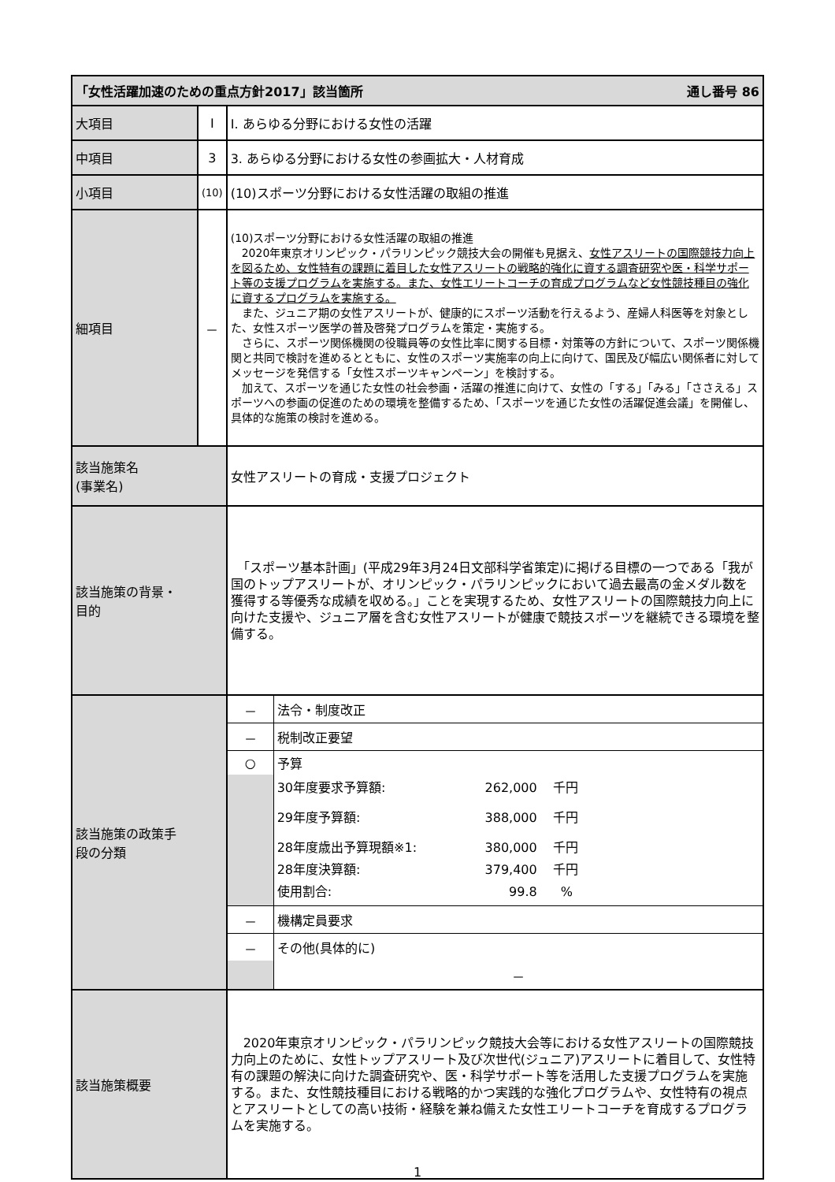| 「女性活躍加速のための重点方針2017」該当箇所 通し番号 86 | | |
| 大項目 | Ⅰ | Ⅰ. あらゆる分野における女性の活躍 |
| 中項目 | 3 | 3. あらゆる分野における女性の参画拡大・人材育成 |
| 小項目 | (10) | (10)スポーツ分野における女性活躍の取組の推進 |
| 細項目 | － | (10)スポーツ分野における女性活躍の取組の推進 2020年東京オリンピック・パラリンピック競技大会の開催も見据え、 女性アスリートの国際競技力向上を図るため、女性特有の課題に着目した女性アスリートの戦略的強化に資する調査研究や医・科学サポート等の支援プログラムを実施する。また、女性エリートコーチの育成プログラムなど女性競技種目の強化に資するプログラムを実施する。 また、ジュニア期の女性アスリートが、健康的にスポーツ活動を行えるよう、産婦人科医等を対象とした、女性スポーツ医学の普及啓発プログラムを策定・実施する。 さらに、スポーツ関係機関の役職員等の女性比率に関する目標・対策等の方針について、スポーツ関係機関と共同で検討を進めるとともに、女性のスポーツ実施率の向上に向けて、国民及び幅広い関係者に対してメッセージを発信する「女性スポーツキャンペーン」を検討する。 加えて、スポーツを通じた女性の社会参画・活躍の推進に向けて、女性の「する」「みる」「ささえる」スポーツへの参画の促進のための環境を整備するため、「スポーツを通じた女性の活躍促進会議」を開催し、具体的な施策の検討を進める。 |
| 該当施策名 (事業名) | | 女性アスリートの育成・支援プロジェクト |
| 該当施策の背景・ 目的 | | 「スポーツ基本計画」(平成29年3月24日文部科学省策定)に掲げる目標の一つである「我が国のトップアスリートが、オリンピック・パラリンピックにおいて過去最高の金メダル数を獲得する等優秀な成績を収める。」ことを実現するため、女性アスリートの国際競技力向上に向けた支援や、ジュニア層を含む女性アスリートが健康で競技スポーツを継続できる環境を整備する。 |
| 該当施策の政策手 段の分類 | | / － / 法令・制度改正 / / － / 税制改正要望 / / ○ / 予算 / / / 30年度要求予算額: 262,000 千円 29年度予算額: 388,000 千円 28年度歳出予算現額※1: 380,000 千円 28年度決算額: 379,400 千円 使用割合: 99.8 % / / － / 機構定員要求 / / － / その他(具体的に) / / / － / |
| 該当施策概要 | | 2020年東京オリンピック・パラリンピック競技大会等における女性アスリートの国際競技力向上のために、女性トップアスリート及び次世代(ジュニア)アスリートに着目して、女性特有の課題の解決に向けた調査研究や、医・科学サポート等を活用した支援プログラムを実施する。また、女性競技種目における戦略的かつ実践的な強化プログラムや、女性特有の視点とアスリートとしての高い技術・経験を兼ね備えた女性エリートコーチを育成するプログラムを実施する。 |
1